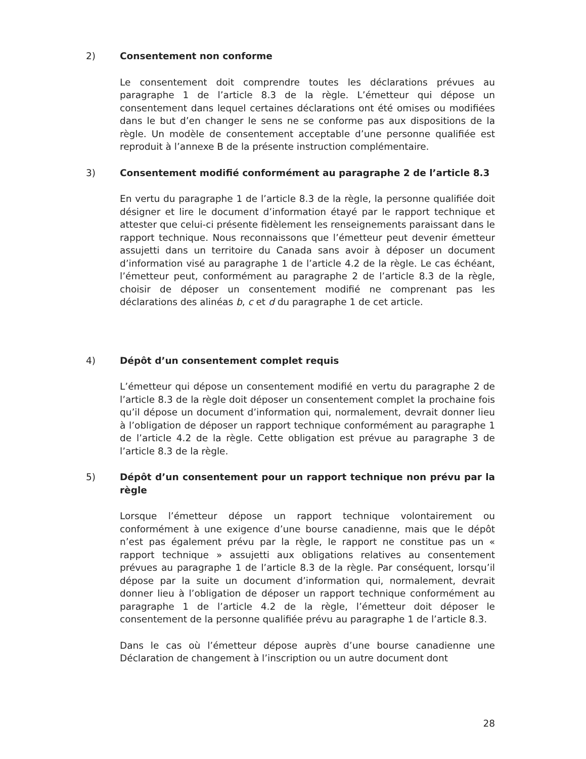2) Consentement non conforme
Le consentement doit comprendre toutes les déclarations prévues au paragraphe 1 de l’article 8.3 de la règle. L’émetteur qui dépose un consentement dans lequel certaines déclarations ont été omises ou modifiées dans le but d’en changer le sens ne se conforme pas aux dispositions de la règle. Un modèle de consentement acceptable d’une personne qualifiée est reproduit à l’annexe B de la présente instruction complémentaire.
3) Consentement modifié conformément au paragraphe 2 de l’article 8.3
En vertu du paragraphe 1 de l’article 8.3 de la règle, la personne qualifiée doit désigner et lire le document d’information étayé par le rapport technique et attester que celui-ci présente fidèlement les renseignements paraissant dans le rapport technique. Nous reconnaissons que l’émetteur peut devenir émetteur assujetti dans un territoire du Canada sans avoir à déposer un document d’information visé au paragraphe 1 de l’article 4.2 de la règle. Le cas échéant, l’émetteur peut, conformément au paragraphe 2 de l’article 8.3 de la règle, choisir de déposer un consentement modifié ne comprenant pas les déclarations des alinéas b, c et d du paragraphe 1 de cet article.
4) Dépôt d’un consentement complet requis
L’émetteur qui dépose un consentement modifié en vertu du paragraphe 2 de l’article 8.3 de la règle doit déposer un consentement complet la prochaine fois qu’il dépose un document d’information qui, normalement, devrait donner lieu à l’obligation de déposer un rapport technique conformément au paragraphe 1 de l’article 4.2 de la règle. Cette obligation est prévue au paragraphe 3 de l’article 8.3 de la règle.
5) Dépôt d’un consentement pour un rapport technique non prévu par la règle
Lorsque l’émetteur dépose un rapport technique volontairement ou conformément à une exigence d’une bourse canadienne, mais que le dépôt n’est pas également prévu par la règle, le rapport ne constitue pas un « rapport technique » assujetti aux obligations relatives au consentement prévues au paragraphe 1 de l’article 8.3 de la règle. Par conséquent, lorsqu’il dépose par la suite un document d’information qui, normalement, devrait donner lieu à l’obligation de déposer un rapport technique conformément au paragraphe 1 de l’article 4.2 de la règle, l’émetteur doit déposer le consentement de la personne qualifiée prévu au paragraphe 1 de l’article 8.3.
Dans le cas où l’émetteur dépose auprès d’une bourse canadienne une Déclaration de changement à l’inscription ou un autre document dont
28